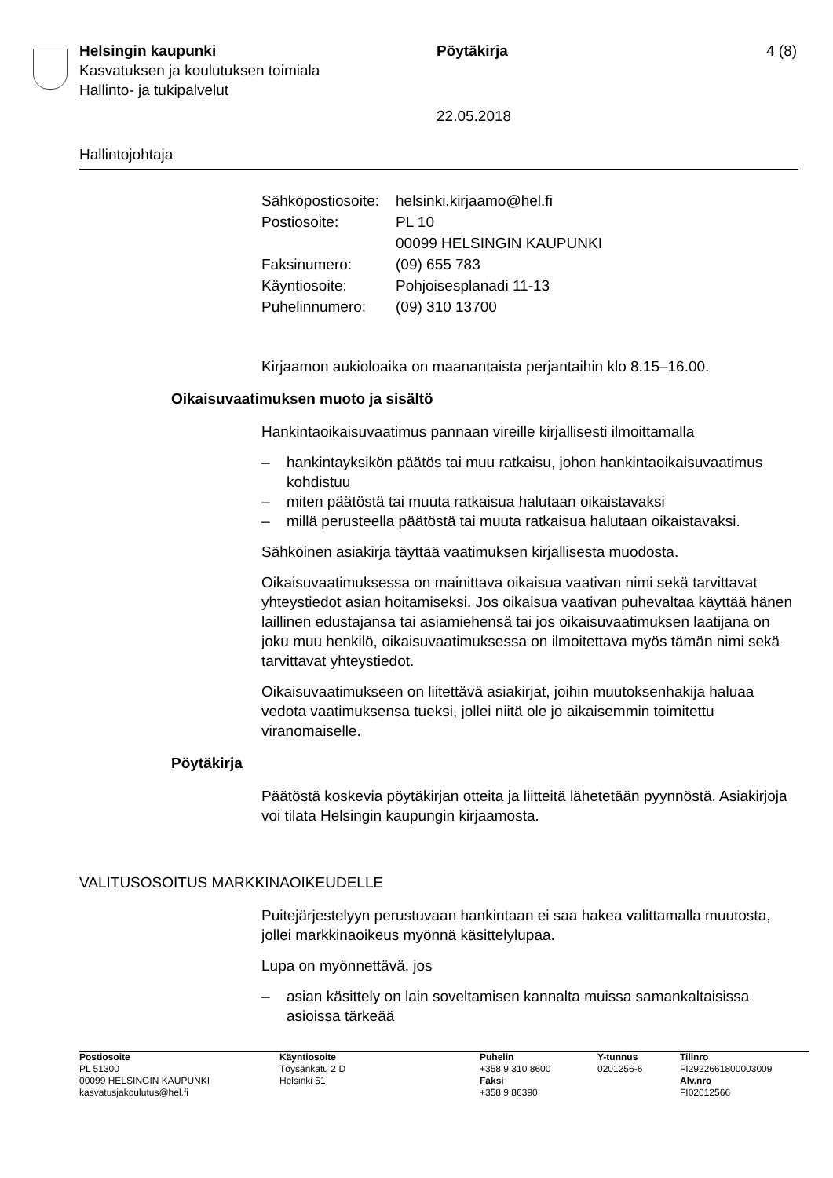Helsingin kaupunki Pöytäkirja 4 (8)
Kasvatuksen ja koulutuksen toimiala
Hallinto- ja tukipalvelut
22.05.2018
Hallintojohtaja
| Sähköpostiosoite: | helsinki.kirjaamo@hel.fi |
| Postiosoite: | PL 10 |
| | 00099 HELSINGIN KAUPUNKI |
| Faksinumero: | (09) 655 783 |
| Käyntiosoite: | Pohjoisesplanadi 11-13 |
| Puhelinnumero: | (09) 310 13700 |
Kirjaamon aukioloaika on maanantaista perjantaihin klo 8.15–16.00.
Oikaisuvaatimuksen muoto ja sisältö
Hankintaoikaisuvaatimus pannaan vireille kirjallisesti ilmoittamalla
– hankintayksikön päätös tai muu ratkaisu, johon hankintaoikaisuvaatimus kohdistuu
– miten päätöstä tai muuta ratkaisua halutaan oikaistavaksi
– millä perusteella päätöstä tai muuta ratkaisua halutaan oikaistavaksi.
Sähköinen asiakirja täyttää vaatimuksen kirjallisesta muodosta.
Oikaisuvaatimuksessa on mainittava oikaisua vaativan nimi sekä tarvittavat yhteystiedot asian hoitamiseksi. Jos oikaisua vaativan puhevaltaa käyttää hänen laillinen edustajansa tai asiamiehensä tai jos oikaisuvaatimuksen laatijana on joku muu henkilö, oikaisuvaatimuksessa on ilmoitettava myös tämän nimi sekä tarvittavat yhteystiedot.
Oikaisuvaatimukseen on liitettävä asiakirjat, joihin muutoksenhakija haluaa vedota vaatimuksensa tueksi, jollei niitä ole jo aikaisemmin toimitettu viranomaiselle.
Pöytäkirja
Päätöstä koskevia pöytäkirjan otteita ja liitteitä lähetetään pyynnöstä. Asiakirjoja voi tilata Helsingin kaupungin kirjaamosta.
VALITUSOSOITUS MARKKINAOIKEUDELLE
Puitejärjestelyyn perustuvaan hankintaan ei saa hakea valittamalla muutosta, jollei markkinaoikeus myönnä käsittelylupaa.
Lupa on myönnettävä, jos
– asian käsittely on lain soveltamisen kannalta muissa samankaltaisissa asioissa tärkeää
| Postiosoite | Käyntiosoite | Puhelin | Y-tunnus | Tilinro |
| PL 51300 | Töysänkatu 2 D | +358 9 310 8600 | 0201256-6 | FI2922661800003009 |
| 00099 HELSINGIN KAUPUNKI | Helsinki 51 | Faksi | | Alv.nro |
| kasvatusjakoulutus@hel.fi | | +358 9 86390 | | FI02012566 |